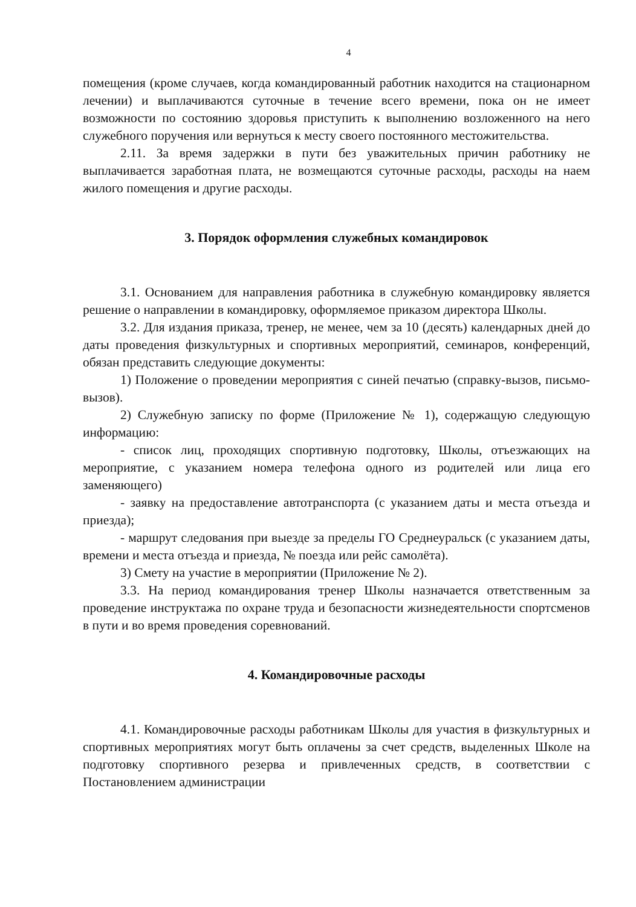4
помещения (кроме случаев, когда командированный работник находится на стационарном лечении) и выплачиваются суточные в течение всего времени, пока он не имеет возможности по состоянию здоровья приступить к выполнению возложенного на него служебного поручения или вернуться к месту своего постоянного местожительства.
2.11. За время задержки в пути без уважительных причин работнику не выплачивается заработная плата, не возмещаются суточные расходы, расходы на наем жилого помещения и другие расходы.
3. Порядок оформления служебных командировок
3.1. Основанием для направления работника в служебную командировку является решение о направлении в командировку, оформляемое приказом директора Школы.
3.2. Для издания приказа, тренер, не менее, чем за 10 (десять) календарных дней до даты проведения физкультурных и спортивных мероприятий, семинаров, конференций, обязан представить следующие документы:
1) Положение о проведении мероприятия с синей печатью (справку-вызов, письмо-вызов).
2) Служебную записку по форме (Приложение № 1), содержащую следующую информацию:
- список лиц, проходящих спортивную подготовку, Школы, отъезжающих на мероприятие, с указанием номера телефона одного из родителей или лица его заменяющего)
- заявку на предоставление автотранспорта (с указанием даты и места отъезда и приезда);
- маршрут следования при выезде за пределы ГО Среднеуральск (с указанием даты, времени и места отъезда и приезда, № поезда или рейс самолёта).
3) Смету на участие в мероприятии (Приложение № 2).
3.3. На период командирования тренер Школы назначается ответственным за проведение инструктажа по охране труда и безопасности жизнедеятельности спортсменов в пути и во время проведения соревнований.
4. Командировочные расходы
4.1. Командировочные расходы работникам Школы для участия в физкультурных и спортивных мероприятиях могут быть оплачены за счет средств, выделенных Школе на подготовку спортивного резерва и привлеченных средств, в соответствии с Постановлением администрации